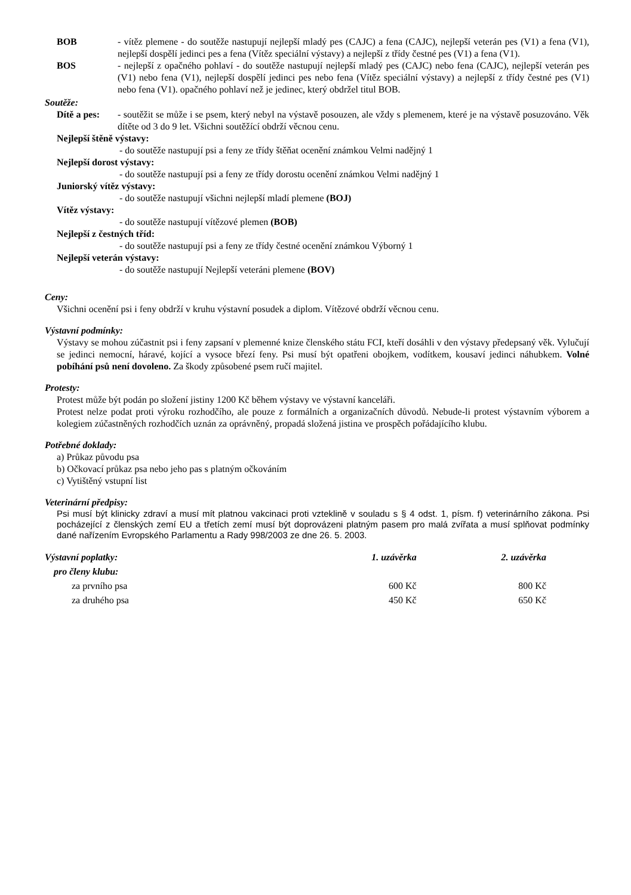BOB - vítěz plemene - do soutěže nastupují nejlepší mladý pes (CAJC) a fena (CAJC), nejlepší veterán pes (V1) a fena (V1), nejlepší dospělí jedinci pes a fena (Vítěz speciální výstavy) a nejlepší z třídy čestné pes (V1) a fena (V1).
BOS - nejlepší z opačného pohlaví - do soutěže nastupují nejlepší mladý pes (CAJC) nebo fena (CAJC), nejlepší veterán pes (V1) nebo fena (V1), nejlepší dospělí jedinci pes nebo fena (Vítěz speciální výstavy) a nejlepší z třídy čestné pes (V1) nebo fena (V1). opačného pohlaví než je jedinec, který obdržel titul BOB.
Soutěže:
Dítě a pes:
- soutěžit se může i se psem, který nebyl na výstavě posouzen, ale vždy s plemenem, které je na výstavě posuzováno. Věk dítěte od 3 do 9 let. Všichni soutěžící obdrží věcnou cenu.
Nejlepší štěně výstavy:
- do soutěže nastupují psi a feny ze třídy štěňat ocenění známkou Velmi nadějný 1
Nejlepší dorost výstavy:
- do soutěže nastupují psi a feny ze třídy dorostu ocenění známkou Velmi nadějný 1
Juniorský vítěz výstavy:
- do soutěže nastupují všichni nejlepší mladí plemene (BOJ)
Vítěz výstavy:
- do soutěže nastupují vítězové plemen (BOB)
Nejlepší z čestných tříd:
- do soutěže nastupují psi a feny ze třídy čestné ocenění známkou Výborný 1
Nejlepší veterán výstavy:
- do soutěže nastupují Nejlepší veteráni plemene (BOV)
Ceny:
Všichni ocenění psi i feny obdrží v kruhu výstavní posudek a diplom. Vítězové obdrží věcnou cenu.
Výstavní podmínky:
Výstavy se mohou zúčastnit psi i feny zapsaní v plemenné knize členského státu FCI, kteří dosáhli v den výstavy předepsaný věk. Vylučují se jedinci nemocní, háravé, kojící a vysoce březí feny. Psi musí být opatřeni obojkem, vodítkem, kousaví jedinci náhubkem. Volné pobíhání psů není dovoleno. Za škody způsobené psem ručí majitel.
Protesty:
Protest může být podán po složení jistiny 1200 Kč během výstavy ve výstavní kanceláři.
Protest nelze podat proti výroku rozhodčího, ale pouze z formálních a organizačních důvodů. Nebude-li protest výstavním výborem a kolegiem zúčastněných rozhodčích uznán za oprávněný, propadá složená jistina ve prospěch pořádajícího klubu.
Potřebné doklady:
a) Průkaz původu psa
b) Očkovací průkaz psa nebo jeho pas s platným očkováním
c) Vytištěný vstupní list
Veterinární předpisy:
Psi musí být klinicky zdraví a musí mít platnou vakcinaci proti vzteklině v souladu s § 4 odst. 1, písm. f) veterinárního zákona. Psi pocházející z členských zemí EU a třetích zemí musí být doprovázeni platným pasem pro malá zvířata a musí splňovat podmínky dané nařízením Evropského Parlamentu a Rady 998/2003 ze dne 26. 5. 2003.
| Výstavní poplatky: | 1. uzávěrka | 2. uzávěrka |
| pro členy klubu: | | |
| za prvního psa | 600 Kč | 800 Kč |
| za druhého psa | 450 Kč | 650 Kč |